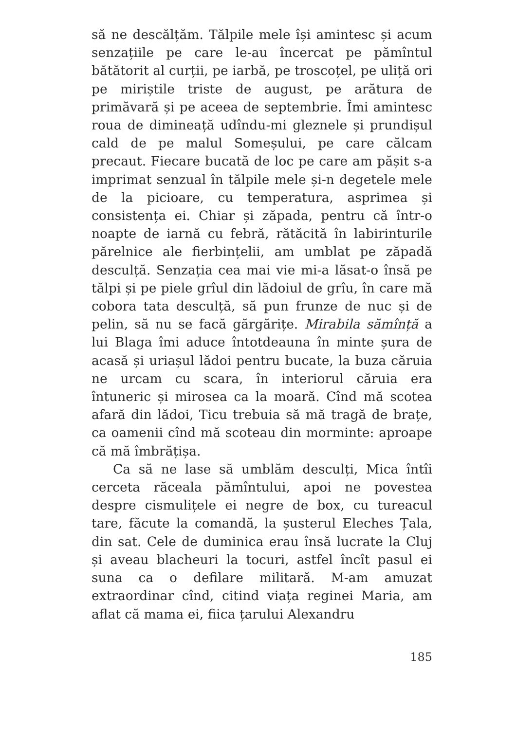să ne descălțăm. Tălpile mele își amintesc și acum senzațiile pe care le-au încercat pe pămîntul bătătorit al curții, pe iarbă, pe troscoțel, pe uliță ori pe miriștile triste de august, pe arătura de primăvară și pe aceea de septembrie. Îmi amintesc roua de dimineață udîndu-mi gleznele și prundișul cald de pe malul Someșului, pe care călcam precaut. Fiecare bucată de loc pe care am pășit s-a imprimat senzual în tălpile mele și-n degetele mele de la picioare, cu temperatura, asprimea și consistența ei. Chiar și zăpada, pentru că într-o noapte de iarnă cu febră, rătăcită în labirinturile părelnice ale fierbințelii, am umblat pe zăpadă desculță. Senzația cea mai vie mi-a lăsat-o însă pe tălpi și pe piele grîul din lădoiul de grîu, în care mă cobora tata desculță, să pun frunze de nuc și de pelin, să nu se facă gărgărițe. Mirabila sămînță a lui Blaga îmi aduce întotdeauna în minte șura de acasă și uriașul lădoi pentru bucate, la buza căruia ne urcam cu scara, în interiorul căruia era întuneric și mirosea ca la moară. Cînd mă scotea afară din lădoi, Ticu trebuia să mă tragă de brațe, ca oamenii cînd mă scoteau din morminte: aproape că mă îmbrățișa.
Ca să ne lase să umblăm desculți, Mica întîi cerceta răceala pămîntului, apoi ne povestea despre cismulițele ei negre de box, cu tureacul tare, făcute la comandă, la șusterul Eleches Țala, din sat. Cele de duminica erau însă lucrate la Cluj și aveau blacheuri la tocuri, astfel încît pasul ei suna ca o defilare militară. M-am amuzat extraordinar cînd, citind viața reginei Maria, am aflat că mama ei, fiica țarului Alexandru
185